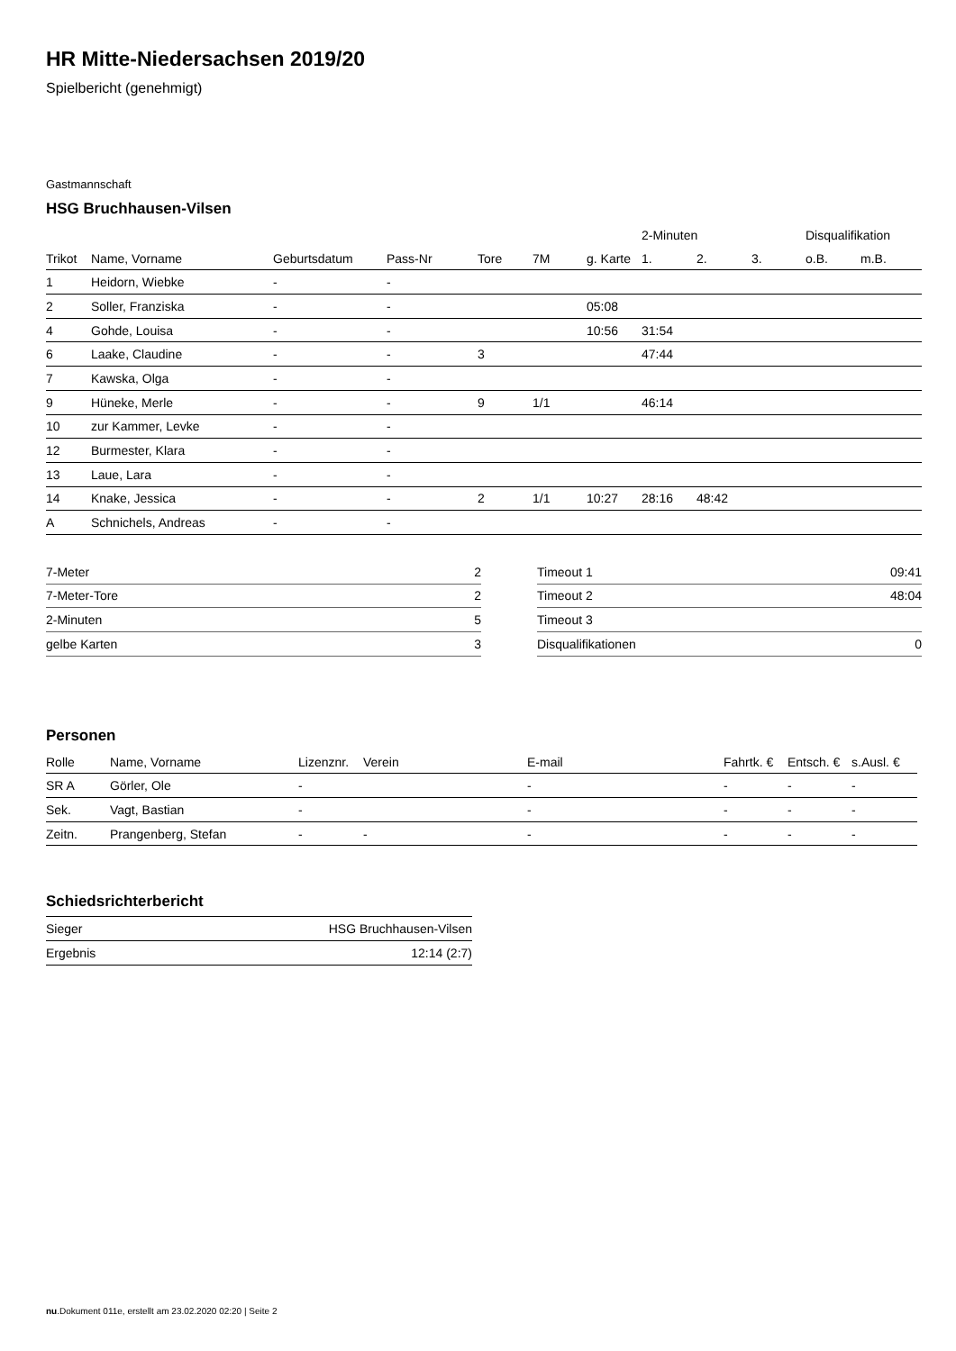HR Mitte-Niedersachsen 2019/20
Spielbericht (genehmigt)
Gastmannschaft
HSG Bruchhausen-Vilsen
| | | | | | | | 2-Minuten | | | Disqualifikation | |
| --- | --- | --- | --- | --- | --- | --- | --- | --- | --- | --- | --- |
| Trikot | Name, Vorname | Geburtsdatum | Pass-Nr | Tore | 7M | g. Karte | 1. | 2. | 3. | o.B. | m.B. |
| 1 | Heidorn, Wiebke | - | - | | | | | | | | |
| 2 | Soller, Franziska | - | - | | | 05:08 | | | | | |
| 4 | Gohde, Louisa | - | - | | | 10:56 | 31:54 | | | | |
| 6 | Laake, Claudine | - | - | 3 | | | 47:44 | | | | |
| 7 | Kawska, Olga | - | - | | | | | | | | |
| 9 | Hüneke, Merle | - | - | 9 | 1/1 | | 46:14 | | | | |
| 10 | zur Kammer, Levke | - | - | | | | | | | | |
| 12 | Burmester, Klara | - | - | | | | | | | | |
| 13 | Laue, Lara | - | - | | | | | | | | |
| 14 | Knake, Jessica | - | - | 2 | 1/1 | 10:27 | 28:16 | 48:42 | | | |
| A | Schnichels, Andreas | - | - | | | | | | | | |
| 7-Meter | 2 |
| 7-Meter-Tore | 2 |
| 2-Minuten | 5 |
| gelbe Karten | 3 |
| Timeout 1 | 09:41 |
| Timeout 2 | 48:04 |
| Timeout 3 | |
| Disqualifikationen | 0 |
Personen
| Rolle | Name, Vorname | Lizenznr. | Verein | E-mail | Fahrtk. € | Entsch. € | s.Ausl. € |
| --- | --- | --- | --- | --- | --- | --- | --- |
| SR A | Görler, Ole | - | | - | - | - | - |
| Sek. | Vagt, Bastian | - | | - | - | - | - |
| Zeitn. | Prangenberg, Stefan | - | - | - | - | - | - |
Schiedsrichterbericht
| Sieger | HSG Bruchhausen-Vilsen |
| Ergebnis | 12:14 (2:7) |
nu.Dokument 011e, erstellt am 23.02.2020 02:20 | Seite 2